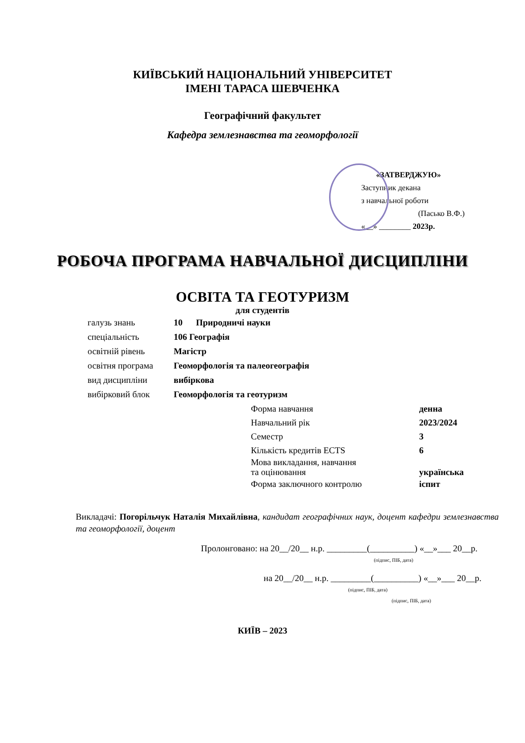КИЇВСЬКИЙ НАЦІОНАЛЬНИЙ УНІВЕРСИТЕТ
ІМЕНІ ТАРАСА ШЕВЧЕНКА
Географічний факультет
Кафедра землезнавства та геоморфології
«ЗАТВЕРДЖУЮ»
Заступник декана
з навчальної роботи
(Пасько В.Ф.)
«__» ________ 2023р.
РОБОЧА ПРОГРАМА НАВЧАЛЬНОЇ ДИСЦИПЛІНИ
ОСВІТА ТА ГЕОТУРИЗМ
для студентів
галузь знань 10 Природничі науки
спеціальність 106 Географія
освітній рівень Магістр
освітня програма Геоморфологія та палеогеографія
вид дисципліни вибіркова
вибірковий блок Геоморфологія та геотуризм
Форма навчання денна
Навчальний рік 2023/2024
Семестр 3
Кількість кредитів ECTS 6
Мова викладання, навчання
та оцінювання українська
Форма заключного контролю іспит
Викладачі: Погорільчук Наталія Михайлівна, кандидат географічних наук, доцент кафедри землезнавства та геоморфології, доцент
Пролонговано: на 20__/20__ н.р. _________(__________) «__»___ 20__р.
(підпис, ПІБ, дата)
на 20__/20__ н.р. _________(__________) «__»___ 20__р.
(підпис, ПІБ, дата)
(підпис, ПІБ, дата)
КИЇВ – 2023